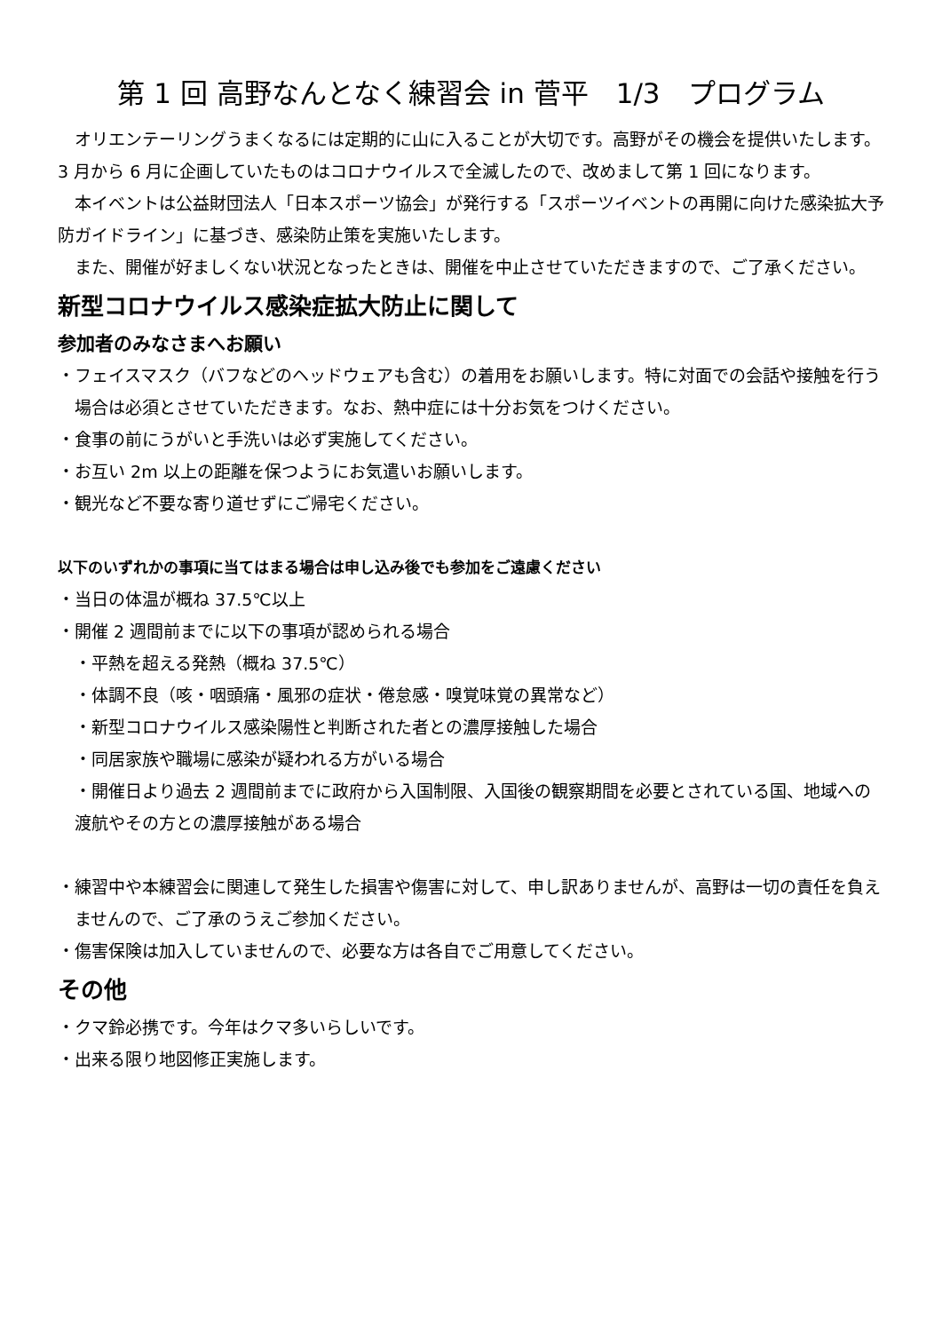第 1 回 高野なんとなく練習会 in 菅平　1/3　プログラム
オリエンテーリングうまくなるには定期的に山に入ることが大切です。高野がその機会を提供いたします。3 月から 6 月に企画していたものはコロナウイルスで全滅したので、改めまして第 1 回になります。
本イベントは公益財団法人「日本スポーツ協会」が発行する「スポーツイベントの再開に向けた感染拡大予防ガイドライン」に基づき、感染防止策を実施いたします。
また、開催が好ましくない状況となったときは、開催を中止させていただきますので、ご了承ください。
新型コロナウイルス感染症拡大防止に関して
参加者のみなさまへお願い
・フェイスマスク（バフなどのヘッドウェアも含む）の着用をお願いします。特に対面での会話や接触を行う場合は必須とさせていただきます。なお、熱中症には十分お気をつけください。
・食事の前にうがいと手洗いは必ず実施してください。
・お互い 2m 以上の距離を保つようにお気遣いお願いします。
・観光など不要な寄り道せずにご帰宅ください。
以下のいずれかの事項に当てはまる場合は申し込み後でも参加をご遠慮ください
・当日の体温が概ね 37.5℃以上
・開催 2 週間前までに以下の事項が認められる場合
・平熱を超える発熱（概ね 37.5℃）
・体調不良（咳・咽頭痛・風邪の症状・倦怠感・嗅覚味覚の異常など）
・新型コロナウイルス感染陽性と判断された者との濃厚接触した場合
・同居家族や職場に感染が疑われる方がいる場合
・開催日より過去 2 週間前までに政府から入国制限、入国後の観察期間を必要とされている国、地域への渡航やその方との濃厚接触がある場合
・練習中や本練習会に関連して発生した損害や傷害に対して、申し訳ありませんが、高野は一切の責任を負えませんので、ご了承のうえご参加ください。
・傷害保険は加入していませんので、必要な方は各自でご用意してください。
その他
・クマ鈴必携です。今年はクマ多いらしいです。
・出来る限り地図修正実施します。